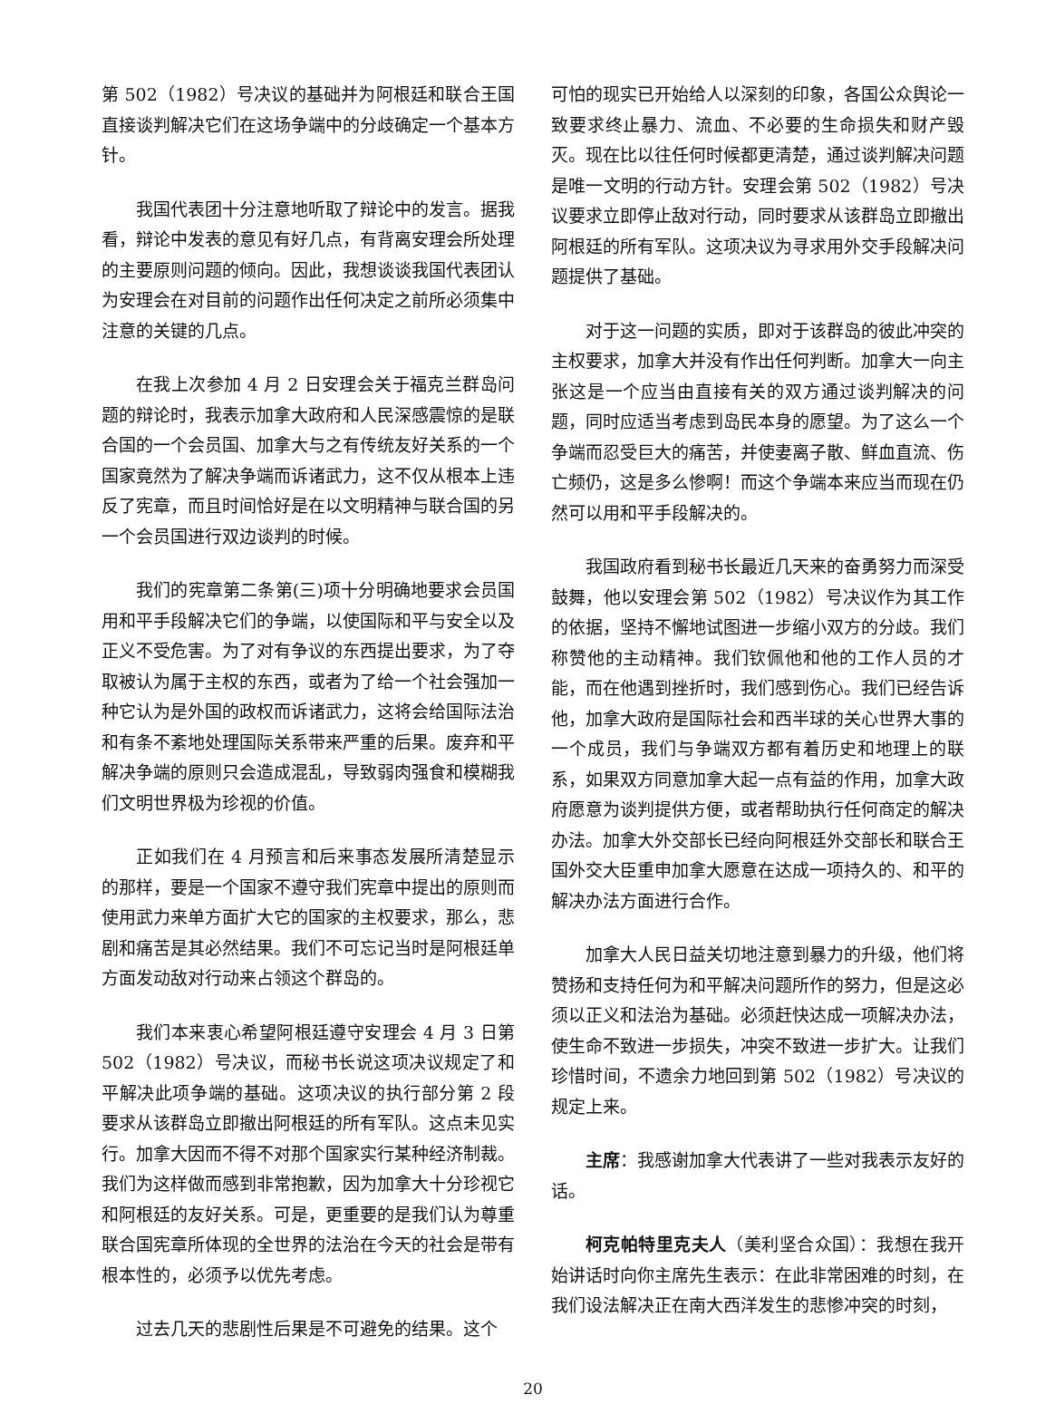第 502（1982）号决议的基础并为阿根廷和联合王国直接谈判解决它们在这场争端中的分歧确定一个基本方针。
我国代表团十分注意地听取了辩论中的发言。据我看，辩论中发表的意见有好几点，有背离安理会所处理的主要原则问题的倾向。因此，我想谈谈我国代表团认为安理会在对目前的问题作出任何决定之前所必须集中注意的关键的几点。
在我上次参加 4 月 2 日安理会关于福克兰群岛问题的辩论时，我表示加拿大政府和人民深感震惊的是联合国的一个会员国、加拿大与之有传统友好关系的一个国家竟然为了解决争端而诉诸武力，这不仅从根本上违反了宪章，而且时间恰好是在以文明精神与联合国的另一个会员国进行双边谈判的时候。
我们的宪章第二条第(三)项十分明确地要求会员国用和平手段解决它们的争端，以使国际和平与安全以及正义不受危害。为了对有争议的东西提出要求，为了夺取被认为属于主权的东西，或者为了给一个社会强加一种它认为是外国的政权而诉诸武力，这将会给国际法治和有条不紊地处理国际关系带来严重的后果。废弃和平解决争端的原则只会造成混乱，导致弱肉强食和模糊我们文明世界极为珍视的价值。
正如我们在 4 月预言和后来事态发展所清楚显示的那样，要是一个国家不遵守我们宪章中提出的原则而使用武力来单方面扩大它的国家的主权要求，那么，悲剧和痛苦是其必然结果。我们不可忘记当时是阿根廷单方面发动敌对行动来占领这个群岛的。
我们本来衷心希望阿根廷遵守安理会 4 月 3 日第 502（1982）号决议，而秘书长说这项决议规定了和平解决此项争端的基础。这项决议的执行部分第 2 段要求从该群岛立即撤出阿根廷的所有军队。这点未见实行。加拿大因而不得不对那个国家实行某种经济制裁。我们为这样做而感到非常抱歉，因为加拿大十分珍视它和阿根廷的友好关系。可是，更重要的是我们认为尊重联合国宪章所体现的全世界的法治在今天的社会是带有根本性的，必须予以优先考虑。
过去几天的悲剧性后果是不可避免的结果。这个
可怕的现实已开始给人以深刻的印象，各国公众舆论一致要求终止暴力、流血、不必要的生命损失和财产毁灭。现在比以往任何时候都更清楚，通过谈判解决问题是唯一文明的行动方针。安理会第 502（1982）号决议要求立即停止敌对行动，同时要求从该群岛立即撤出阿根廷的所有军队。这项决议为寻求用外交手段解决问题提供了基础。
对于这一问题的实质，即对于该群岛的彼此冲突的主权要求，加拿大并没有作出任何判断。加拿大一向主张这是一个应当由直接有关的双方通过谈判解决的问题，同时应适当考虑到岛民本身的愿望。为了这么一个争端而忍受巨大的痛苦，并使妻离子散、鲜血直流、伤亡频仍，这是多么惨啊！而这个争端本来应当而现在仍然可以用和平手段解决的。
我国政府看到秘书长最近几天来的奋勇努力而深受鼓舞，他以安理会第 502（1982）号决议作为其工作的依据，坚持不懈地试图进一步缩小双方的分歧。我们称赞他的主动精神。我们钦佩他和他的工作人员的才能，而在他遇到挫折时，我们感到伤心。我们已经告诉他，加拿大政府是国际社会和西半球的关心世界大事的一个成员，我们与争端双方都有着历史和地理上的联系，如果双方同意加拿大起一点有益的作用，加拿大政府愿意为谈判提供方便，或者帮助执行任何商定的解决办法。加拿大外交部长已经向阿根廷外交部长和联合王国外交大臣重申加拿大愿意在达成一项持久的、和平的解决办法方面进行合作。
加拿大人民日益关切地注意到暴力的升级，他们将赞扬和支持任何为和平解决问题所作的努力，但是这必须以正义和法治为基础。必须赶快达成一项解决办法，使生命不致进一步损失，冲突不致进一步扩大。让我们珍惜时间，不遗余力地回到第 502（1982）号决议的规定上来。
主席：我感谢加拿大代表讲了一些对我表示友好的话。
柯克帕特里克夫人（美利坚合众国）：我想在我开始讲话时向你主席先生表示：在此非常困难的时刻，在我们设法解决正在南大西洋发生的悲惨冲突的时刻，
20